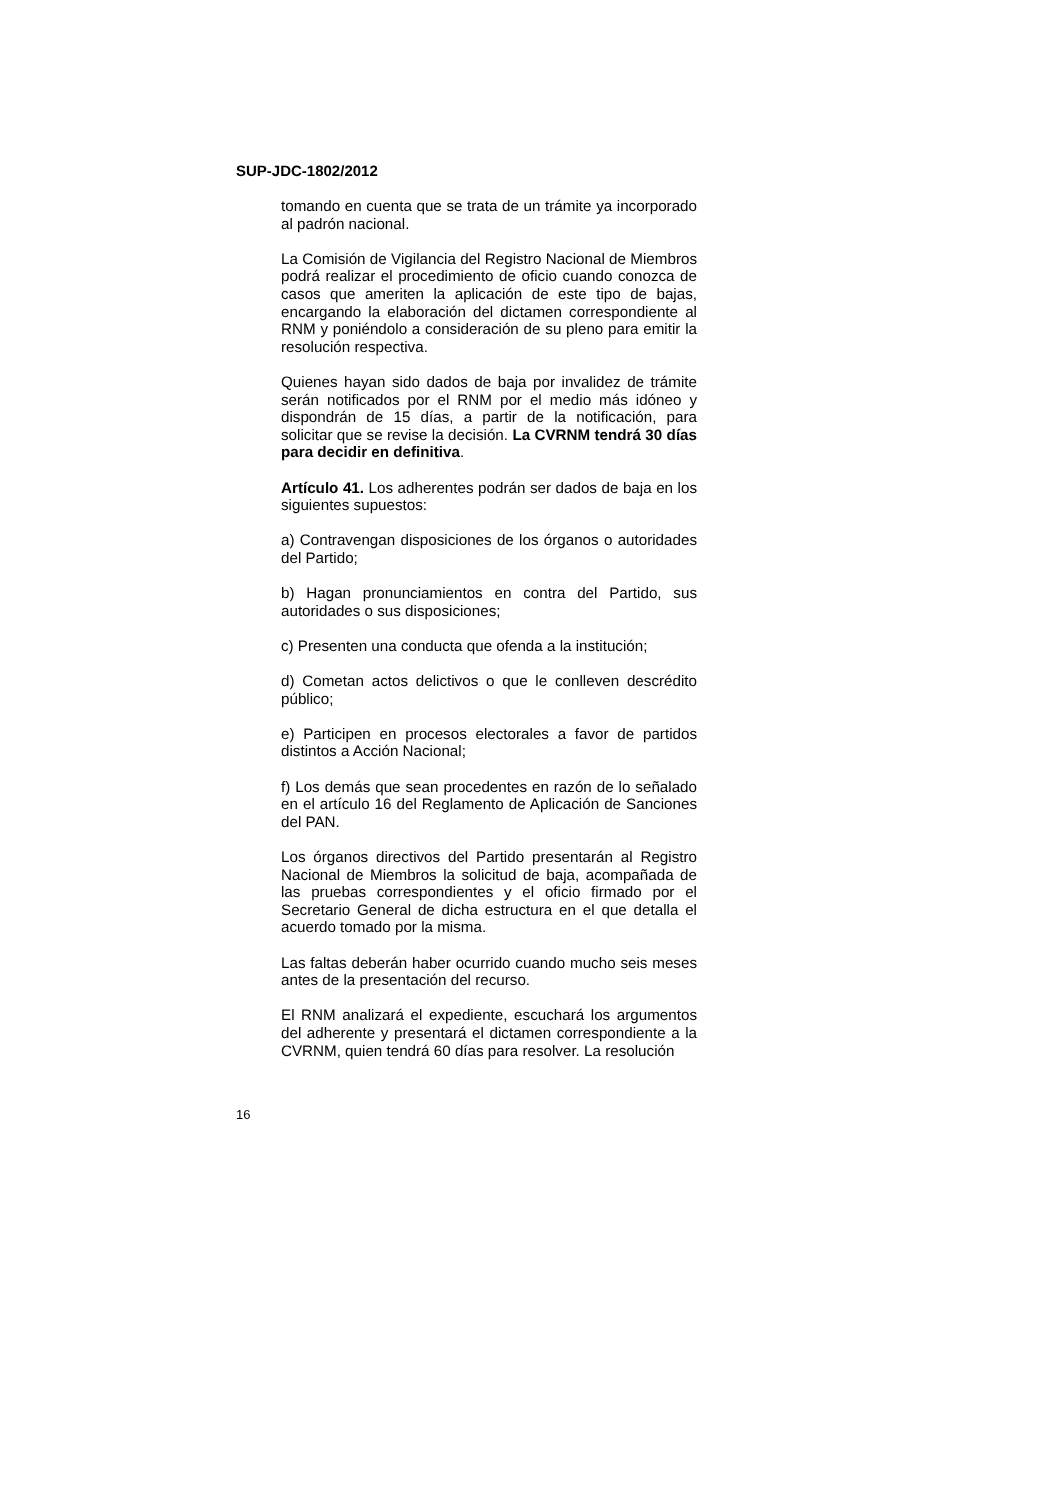SUP-JDC-1802/2012
tomando en cuenta que se trata de un trámite ya incorporado al padrón nacional.
La Comisión de Vigilancia del Registro Nacional de Miembros podrá realizar el procedimiento de oficio cuando conozca de casos que ameriten la aplicación de este tipo de bajas, encargando la elaboración del dictamen correspondiente al RNM y poniéndolo a consideración de su pleno para emitir la resolución respectiva.
Quienes hayan sido dados de baja por invalidez de trámite serán notificados por el RNM por el medio más idóneo y dispondrán de 15 días, a partir de la notificación, para solicitar que se revise la decisión. La CVRNM tendrá 30 días para decidir en definitiva.
Artículo 41. Los adherentes podrán ser dados de baja en los siguientes supuestos:
a) Contravengan disposiciones de los órganos o autoridades del Partido;
b) Hagan pronunciamientos en contra del Partido, sus autoridades o sus disposiciones;
c) Presenten una conducta que ofenda a la institución;
d) Cometan actos delictivos o que le conlleven descrédito público;
e) Participen en procesos electorales a favor de partidos distintos a Acción Nacional;
f) Los demás que sean procedentes en razón de lo señalado en el artículo 16 del Reglamento de Aplicación de Sanciones del PAN.
Los órganos directivos del Partido presentarán al Registro Nacional de Miembros la solicitud de baja, acompañada de las pruebas correspondientes y el oficio firmado por el Secretario General de dicha estructura en el que detalla el acuerdo tomado por la misma.
Las faltas deberán haber ocurrido cuando mucho seis meses antes de la presentación del recurso.
El RNM analizará el expediente, escuchará los argumentos del adherente y presentará el dictamen correspondiente a la CVRNM, quien tendrá 60 días para resolver. La resolución
16